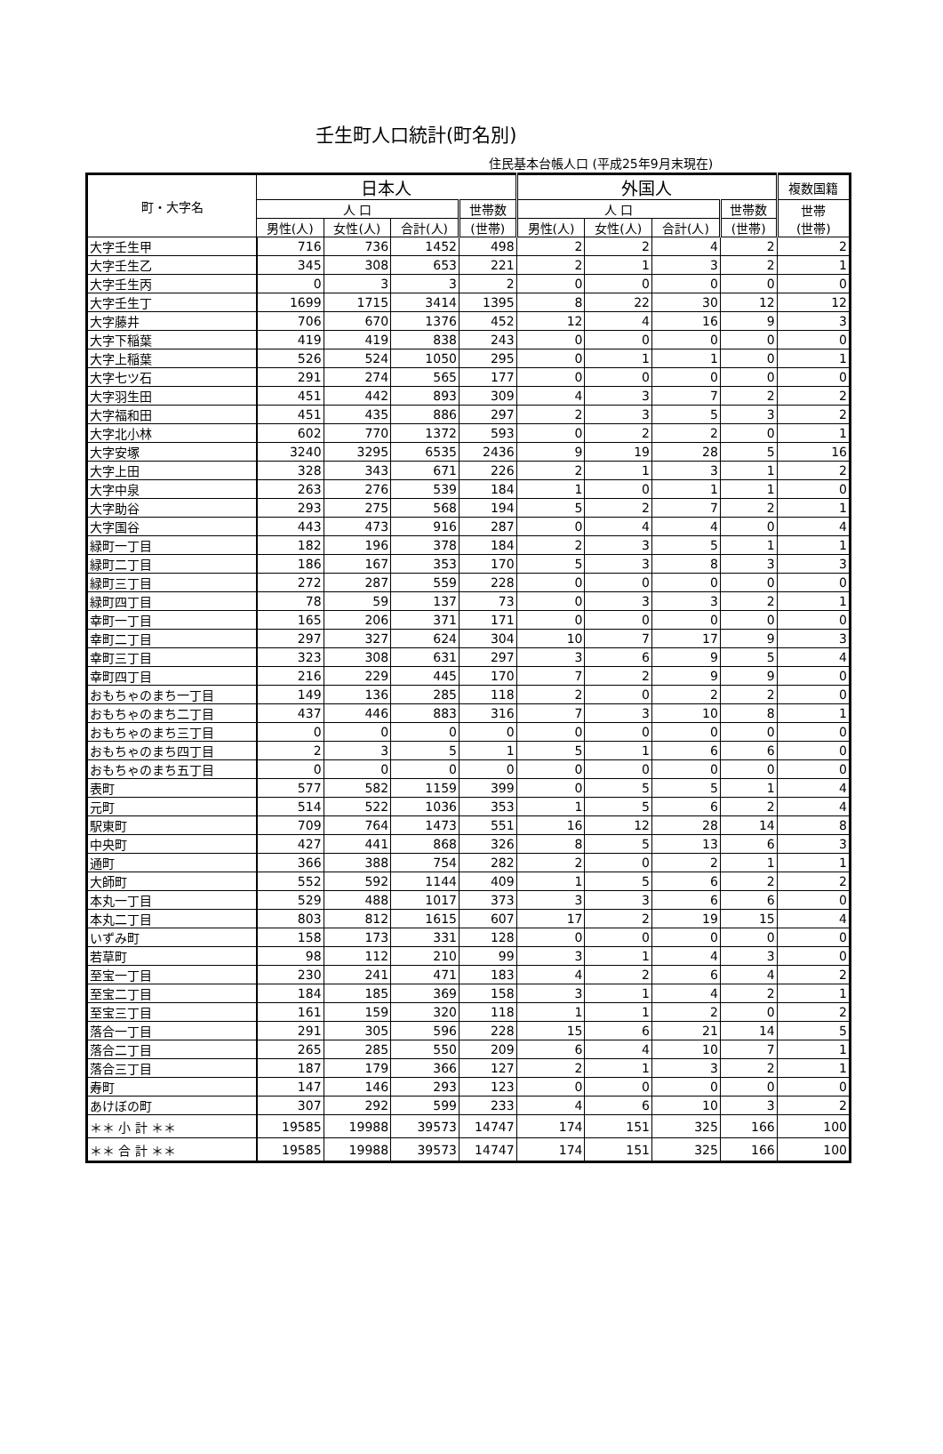壬生町人口統計(町名別)
住民基本台帳人口 (平成25年9月末現在)
| 町・大字名 | 日本人 | | | | 外国人 | | | | 複数国籍 |
| --- | --- | --- | --- | --- | --- | --- | --- | --- | --- |
| | 人 口 | | | 世帯数 | 人 口 | | | 世帯数 | 世帯 (世帯) |
| | 男性(人) | 女性(人) | 合計(人) | (世帯) | 男性(人) | 女性(人) | 合計(人) | (世帯) | |
| 大字壬生甲 | 716 | 736 | 1452 | 498 | 2 | 2 | 4 | 2 | 2 |
| 大字壬生乙 | 345 | 308 | 653 | 221 | 2 | 1 | 3 | 2 | 1 |
| 大字壬生丙 | 0 | 3 | 3 | 2 | 0 | 0 | 0 | 0 | 0 |
| 大字壬生丁 | 1699 | 1715 | 3414 | 1395 | 8 | 22 | 30 | 12 | 12 |
| 大字藤井 | 706 | 670 | 1376 | 452 | 12 | 4 | 16 | 9 | 3 |
| 大字下稲葉 | 419 | 419 | 838 | 243 | 0 | 0 | 0 | 0 | 0 |
| 大字上稲葉 | 526 | 524 | 1050 | 295 | 0 | 1 | 1 | 0 | 1 |
| 大字七ツ石 | 291 | 274 | 565 | 177 | 0 | 0 | 0 | 0 | 0 |
| 大字羽生田 | 451 | 442 | 893 | 309 | 4 | 3 | 7 | 2 | 2 |
| 大字福和田 | 451 | 435 | 886 | 297 | 2 | 3 | 5 | 3 | 2 |
| 大字北小林 | 602 | 770 | 1372 | 593 | 0 | 2 | 2 | 0 | 1 |
| 大字安塚 | 3240 | 3295 | 6535 | 2436 | 9 | 19 | 28 | 5 | 16 |
| 大字上田 | 328 | 343 | 671 | 226 | 2 | 1 | 3 | 1 | 2 |
| 大字中泉 | 263 | 276 | 539 | 184 | 1 | 0 | 1 | 1 | 0 |
| 大字助谷 | 293 | 275 | 568 | 194 | 5 | 2 | 7 | 2 | 1 |
| 大字国谷 | 443 | 473 | 916 | 287 | 0 | 4 | 4 | 0 | 4 |
| 緑町一丁目 | 182 | 196 | 378 | 184 | 2 | 3 | 5 | 1 | 1 |
| 緑町二丁目 | 186 | 167 | 353 | 170 | 5 | 3 | 8 | 3 | 3 |
| 緑町三丁目 | 272 | 287 | 559 | 228 | 0 | 0 | 0 | 0 | 0 |
| 緑町四丁目 | 78 | 59 | 137 | 73 | 0 | 3 | 3 | 2 | 1 |
| 幸町一丁目 | 165 | 206 | 371 | 171 | 0 | 0 | 0 | 0 | 0 |
| 幸町二丁目 | 297 | 327 | 624 | 304 | 10 | 7 | 17 | 9 | 3 |
| 幸町三丁目 | 323 | 308 | 631 | 297 | 3 | 6 | 9 | 5 | 4 |
| 幸町四丁目 | 216 | 229 | 445 | 170 | 7 | 2 | 9 | 9 | 0 |
| おもちゃのまち一丁目 | 149 | 136 | 285 | 118 | 2 | 0 | 2 | 2 | 0 |
| おもちゃのまち二丁目 | 437 | 446 | 883 | 316 | 7 | 3 | 10 | 8 | 1 |
| おもちゃのまち三丁目 | 0 | 0 | 0 | 0 | 0 | 0 | 0 | 0 | 0 |
| おもちゃのまち四丁目 | 2 | 3 | 5 | 1 | 5 | 1 | 6 | 6 | 0 |
| おもちゃのまち五丁目 | 0 | 0 | 0 | 0 | 0 | 0 | 0 | 0 | 0 |
| 表町 | 577 | 582 | 1159 | 399 | 0 | 5 | 5 | 1 | 4 |
| 元町 | 514 | 522 | 1036 | 353 | 1 | 5 | 6 | 2 | 4 |
| 駅東町 | 709 | 764 | 1473 | 551 | 16 | 12 | 28 | 14 | 8 |
| 中央町 | 427 | 441 | 868 | 326 | 8 | 5 | 13 | 6 | 3 |
| 通町 | 366 | 388 | 754 | 282 | 2 | 0 | 2 | 1 | 1 |
| 大師町 | 552 | 592 | 1144 | 409 | 1 | 5 | 6 | 2 | 2 |
| 本丸一丁目 | 529 | 488 | 1017 | 373 | 3 | 3 | 6 | 6 | 0 |
| 本丸二丁目 | 803 | 812 | 1615 | 607 | 17 | 2 | 19 | 15 | 4 |
| いずみ町 | 158 | 173 | 331 | 128 | 0 | 0 | 0 | 0 | 0 |
| 若草町 | 98 | 112 | 210 | 99 | 3 | 1 | 4 | 3 | 0 |
| 至宝一丁目 | 230 | 241 | 471 | 183 | 4 | 2 | 6 | 4 | 2 |
| 至宝二丁目 | 184 | 185 | 369 | 158 | 3 | 1 | 4 | 2 | 1 |
| 至宝三丁目 | 161 | 159 | 320 | 118 | 1 | 1 | 2 | 0 | 2 |
| 落合一丁目 | 291 | 305 | 596 | 228 | 15 | 6 | 21 | 14 | 5 |
| 落合二丁目 | 265 | 285 | 550 | 209 | 6 | 4 | 10 | 7 | 1 |
| 落合三丁目 | 187 | 179 | 366 | 127 | 2 | 1 | 3 | 2 | 1 |
| 寿町 | 147 | 146 | 293 | 123 | 0 | 0 | 0 | 0 | 0 |
| あけぼの町 | 307 | 292 | 599 | 233 | 4 | 6 | 10 | 3 | 2 |
| ＊＊ 小 計 ＊＊ | 19585 | 19988 | 39573 | 14747 | 174 | 151 | 325 | 166 | 100 |
| ＊＊ 合 計 ＊＊ | 19585 | 19988 | 39573 | 14747 | 174 | 151 | 325 | 166 | 100 |